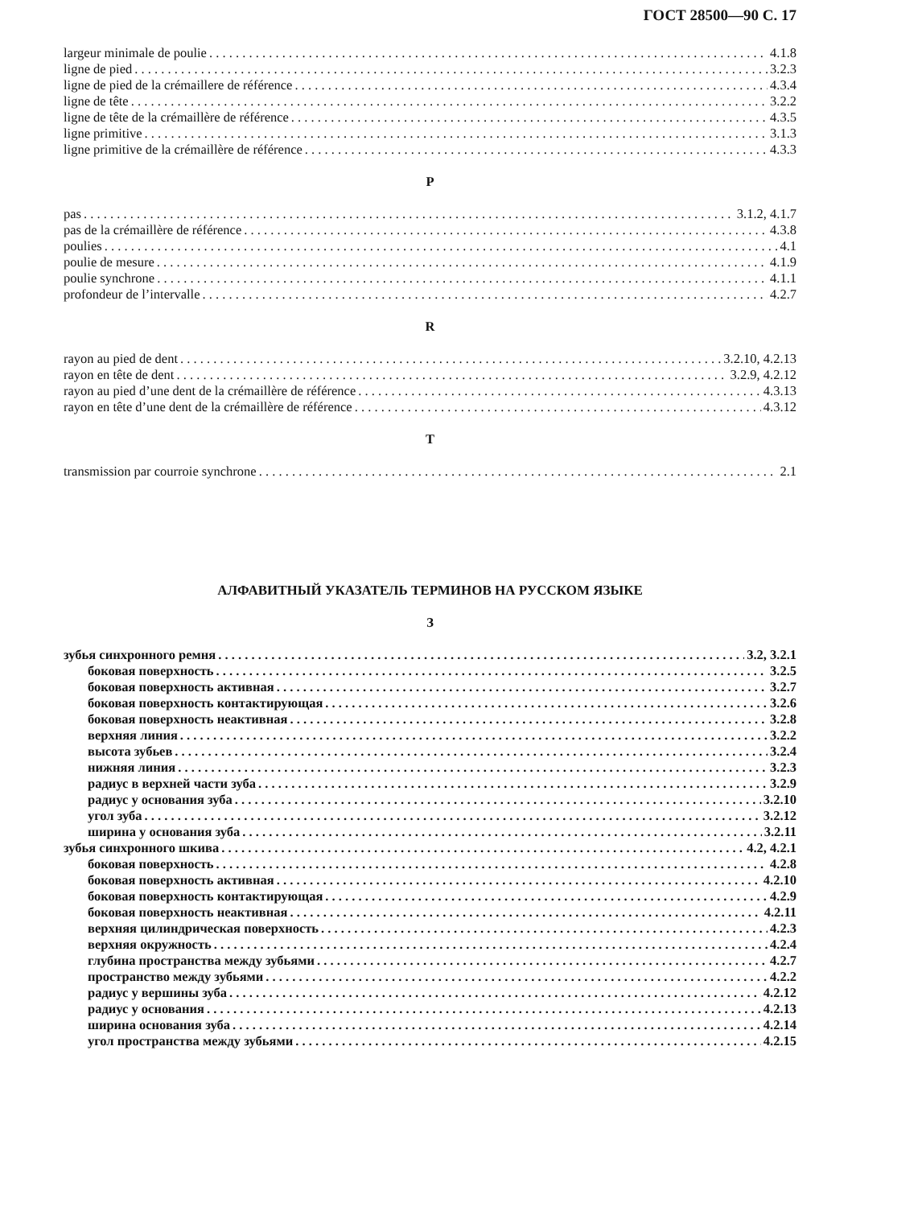ГОСТ 28500—90 С. 17
largeur minimale de poulie 4.1.8
ligne de pied 3.2.3
ligne de pied de la crémaillere de référence 4.3.4
ligne de tête 3.2.2
ligne de tête de la crémaillère de référence 4.3.5
ligne primitive 3.1.3
ligne primitive de la crémaillère de référence 4.3.3
P
pas 3.1.2, 4.1.7
pas de la crémaillère de référence 4.3.8
poulies 4.1
poulie de mesure 4.1.9
poulie synchrone 4.1.1
profondeur de l’intervalle 4.2.7
R
rayon au pied de dent 3.2.10, 4.2.13
rayon en tête de dent 3.2.9, 4.2.12
rayon au pied d’une dent de la crémaillère de référence 4.3.13
rayon en tête d’une dent de la crémaillère de référence 4.3.12
T
transmission par courroie synchrone 2.1
АЛФАВИТНЫЙ УКАЗАТЕЛЬ ТЕРМИНОВ НА РУССКОМ ЯЗЫКЕ
З
зубья синхронного ремня 3.2, 3.2.1
боковая поверхность 3.2.5
боковая поверхность активная 3.2.7
боковая поверхность контактирующая 3.2.6
боковая поверхность неактивная 3.2.8
верхняя линия 3.2.2
высота зубьев 3.2.4
нижняя линия 3.2.3
радиус в верхней части зуба 3.2.9
радиус у основания зуба 3.2.10
угол зуба 3.2.12
ширина у основания зуба 3.2.11
зубья синхронного шкива 4.2, 4.2.1
боковая поверхность 4.2.8
боковая поверхность активная 4.2.10
боковая поверхность контактирующая 4.2.9
боковая поверхность неактивная 4.2.11
верхняя цилиндрическая поверхность 4.2.3
верхняя окружность 4.2.4
глубина пространства между зубьями 4.2.7
пространство между зубьями 4.2.2
радиус у вершины зуба 4.2.12
радиус у основания 4.2.13
ширина основания зуба 4.2.14
угол пространства между зубьями 4.2.15